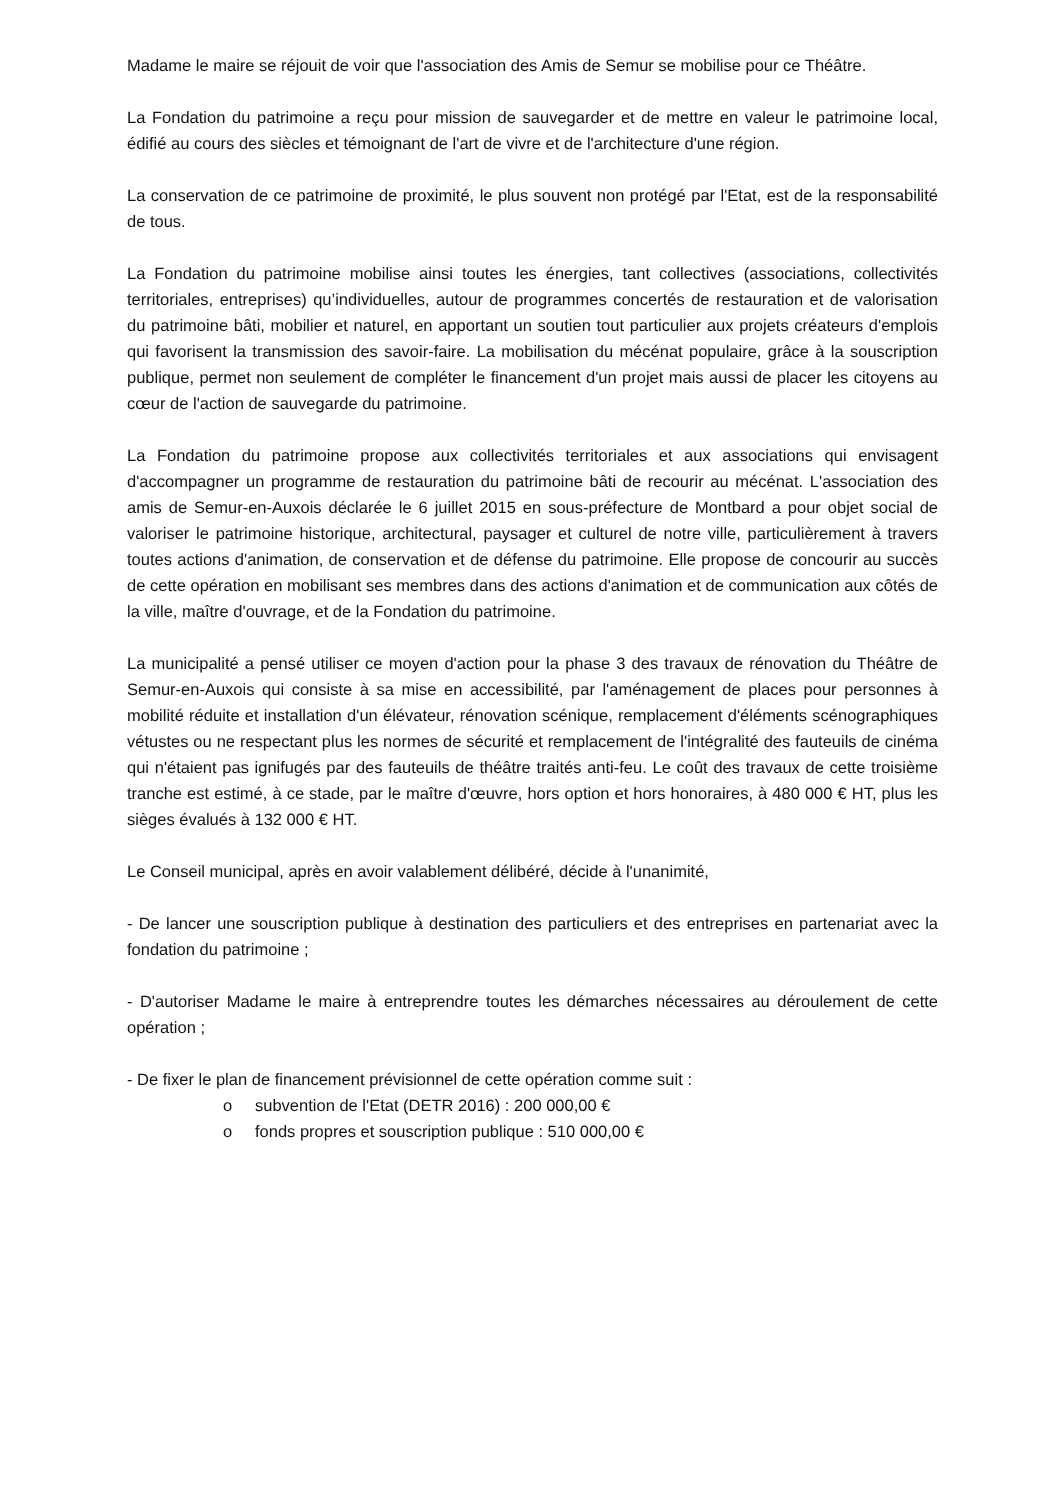Madame le maire se réjouit de voir que l'association des Amis de Semur se mobilise pour ce Théâtre.
La Fondation du patrimoine a reçu pour mission de sauvegarder et de mettre en valeur le patrimoine local, édifié au cours des siècles et témoignant de l'art de vivre et de l'architecture d'une région.
La conservation de ce patrimoine de proximité, le plus souvent non protégé par l'Etat, est de la responsabilité de tous.
La Fondation du patrimoine mobilise ainsi toutes les énergies, tant collectives (associations, collectivités territoriales, entreprises) qu’individuelles, autour de programmes concertés de restauration et de valorisation du patrimoine bâti, mobilier et naturel, en apportant un soutien tout particulier aux projets créateurs d'emplois qui favorisent la transmission des savoir-faire. La mobilisation du mécénat populaire, grâce à la souscription publique, permet non seulement de compléter le financement d'un projet mais aussi de placer les citoyens au cœur de l'action de sauvegarde du patrimoine.
La Fondation du patrimoine propose aux collectivités territoriales et aux associations qui envisagent d'accompagner un programme de restauration du patrimoine bâti de recourir au mécénat. L'association des amis de Semur-en-Auxois déclarée le 6 juillet 2015 en sous-préfecture de Montbard a pour objet social de valoriser le patrimoine historique, architectural, paysager et culturel de notre ville, particulièrement à travers toutes actions d'animation, de conservation et de défense du patrimoine. Elle propose de concourir au succès de cette opération en mobilisant ses membres dans des actions d'animation et de communication aux côtés de la ville, maître d'ouvrage, et de la Fondation du patrimoine.
La municipalité a pensé utiliser ce moyen d'action pour la phase 3 des travaux de rénovation du Théâtre de Semur-en-Auxois qui consiste à sa mise en accessibilité, par l'aménagement de places pour personnes à mobilité réduite et installation d'un élévateur, rénovation scénique, remplacement d'éléments scénographiques vétustes ou ne respectant plus les normes de sécurité et remplacement de l'intégralité des fauteuils de cinéma qui n'étaient pas ignifugés par des fauteuils de théâtre traités anti-feu. Le coût des travaux de cette troisième tranche est estimé, à ce stade, par le maître d'œuvre, hors option et hors honoraires, à 480 000 € HT, plus les sièges évalués à 132 000 € HT.
Le Conseil municipal, après en avoir valablement délibéré, décide à l'unanimité,
- De lancer une souscription publique à destination des particuliers et des entreprises en partenariat avec la fondation du patrimoine ;
- D'autoriser Madame le maire à entreprendre toutes les démarches nécessaires au déroulement de cette opération ;
- De fixer le plan de financement prévisionnel de cette opération comme suit :
o subvention de l'Etat (DETR 2016) : 200 000,00 €
o fonds propres et souscription publique : 510 000,00 €